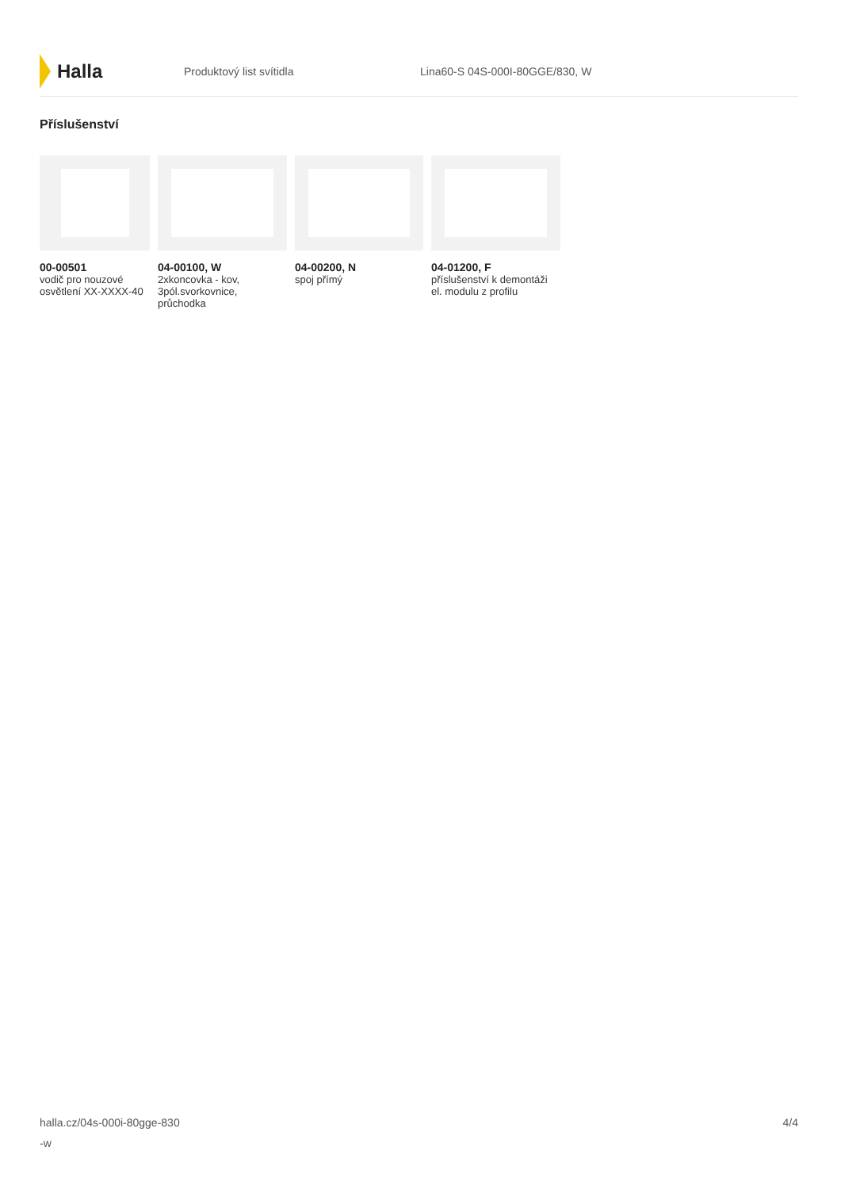Halla
Produktový list svítidla Lina60-S 04S-000I-80GGE/830, W
Příslušenství
00-00501
vodič pro nouzové osvětlení XX-XXXX-40
04-00100, W
2xkoncovka - kov, 3pól.svorkovnice, průchodka
04-00200, N
spoj přímý
04-01200, F
příslušenství k demontáži el. modulu z profilu
halla.cz/04s-000i-80gge-830
-w
4/4